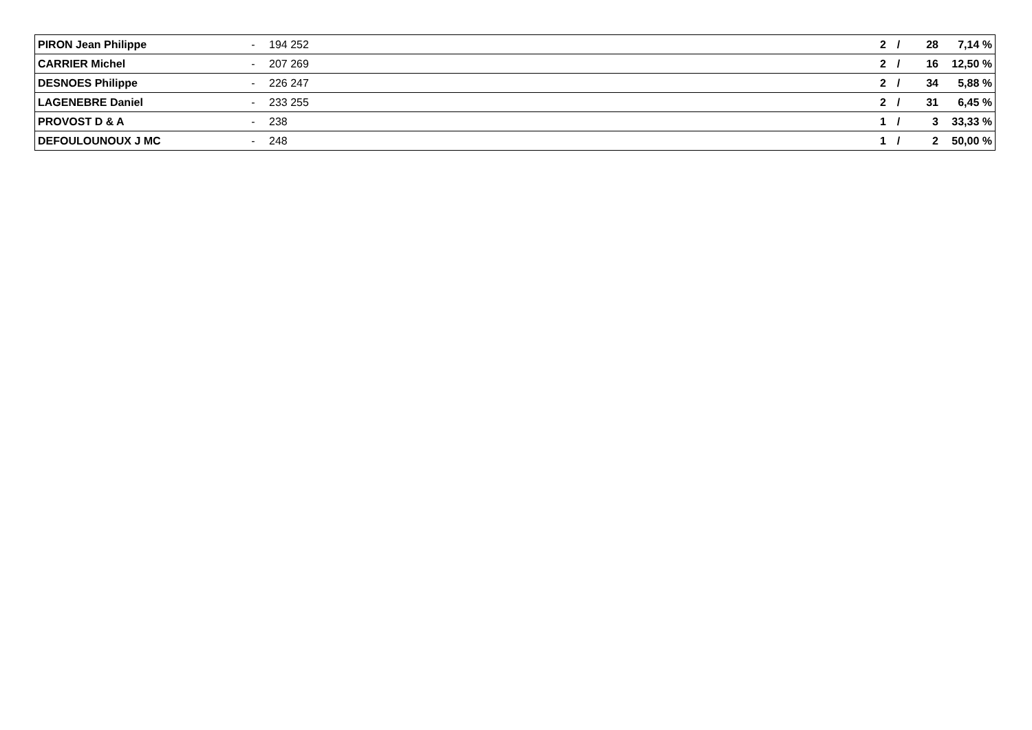| PIRON Jean Philippe | - | 194 252 | 2 | / | 28 | 7,14 % |
| CARRIER Michel | - | 207 269 | 2 | / | 16 | 12,50 % |
| DESNOES Philippe | - | 226 247 | 2 | / | 34 | 5,88 % |
| LAGENEBRE Daniel | - | 233 255 | 2 | / | 31 | 6,45 % |
| PROVOST D & A | - | 238 | 1 | / | 3 | 33,33 % |
| DEFOULOUNOUX J MC | - | 248 | 1 | / | 2 | 50,00 % |